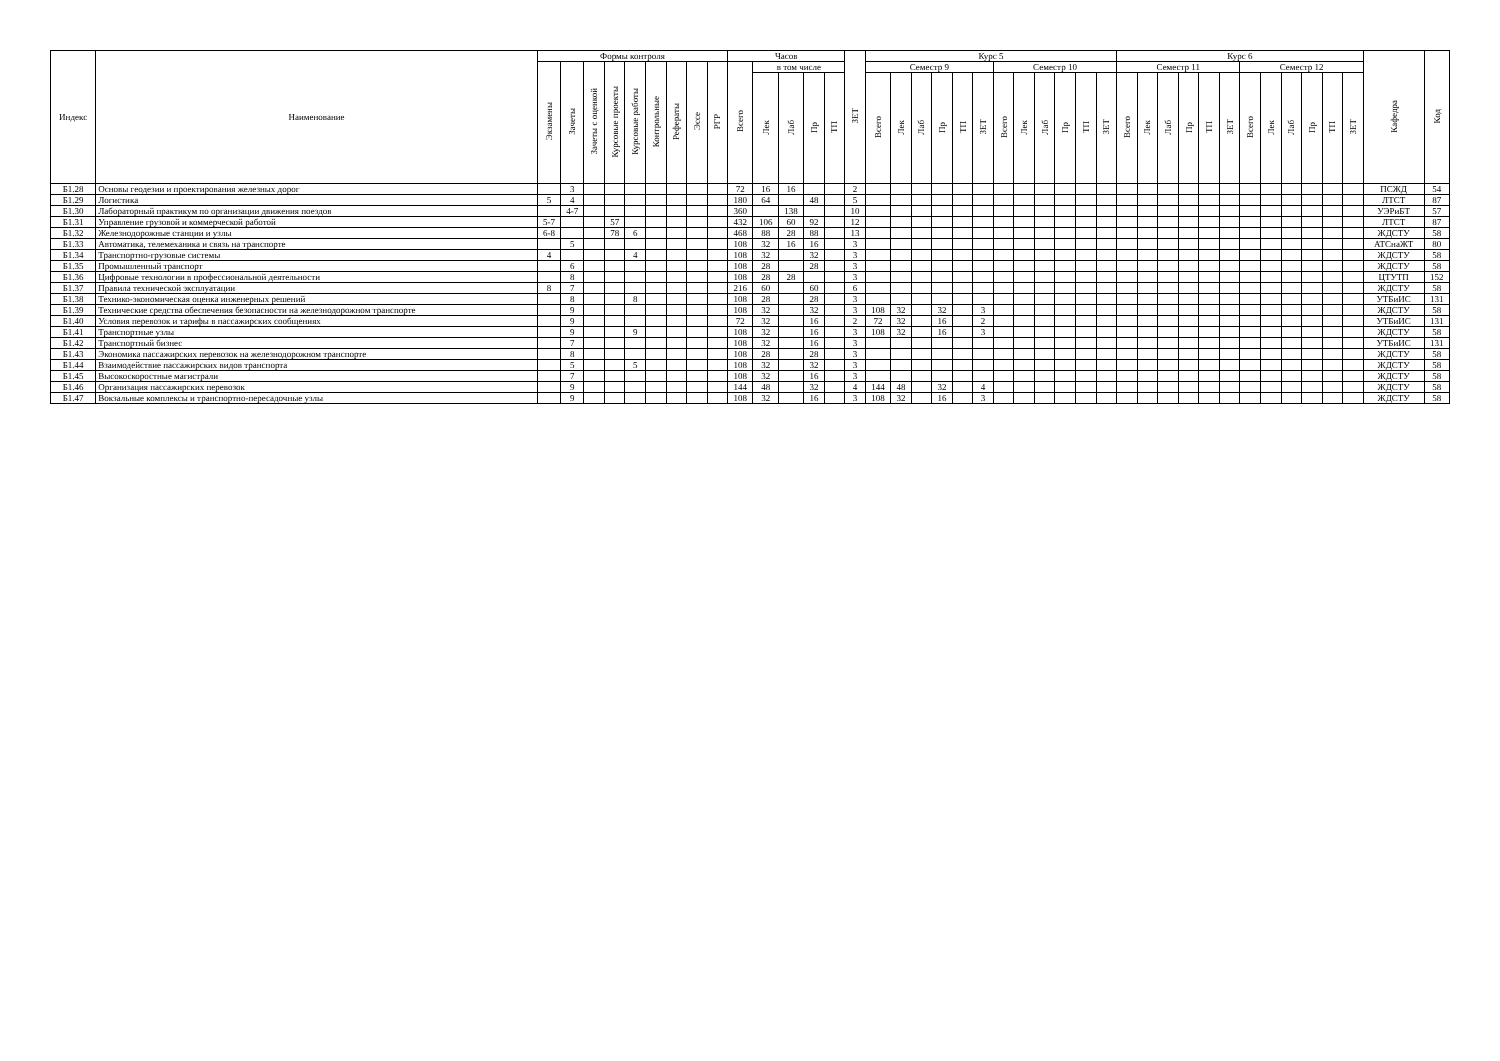| Индекс | Наименование | Формы контроля | | | | | | | | | Часов | | | | | ЗЕТ | Курс 5 | | | | | | | | | | | | Курс 6 | | | | | | | | | | | | Кафедра | Код |
| --- | --- | --- | --- | --- | --- | --- | --- | --- | --- | --- | --- | --- | --- | --- | --- | --- | --- | --- | --- | --- | --- | --- | --- | --- | --- | --- | --- | --- | --- | --- | --- | --- | --- | --- | --- | --- | --- | --- | --- | --- | --- | --- |
| | | Экзамены | Зачеты | Зачеты с оценкой | Курсовые проекты | Курсовые работы | Контрольные | Рефераты | Эссе | РГР | Всего | в том числе | | | | | Семестр 9 | | | | | | Семестр 10 | | | | | | Семестр 11 | | | | | | Семестр 12 | | | | | | | |
| | | | | | | | | | | | | Лек | Лаб | Пр | ТП | | Всего | Лек | Лаб | Пр | ТП | ЗЕТ | Всего | Лек | Лаб | Пр | ТП | ЗЕТ | Всего | Лек | Лаб | Пр | ТП | ЗЕТ | Всего | Лек | Лаб | Пр | ТП | ЗЕТ | | |
| Б1.28 | Основы геодезии и проектирования железных дорог | | 3 | | | | | | | | 72 | 16 | 16 | | | 2 | | | | | | | | | | | | | | | | | | | | | | | | | ПСЖД | 54 |
| Б1.29 | Логистика | 5 | 4 | | | | | | | | 180 | 64 | | 48 | | 5 | | | | | | | | | | | | | | | | | | | | | | | | | ЛТСТ | 87 |
| Б1.30 | Лабораторный практикум по организации движения поездов | | 4-7 | | | | | | | | 360 | | 138 | | | 10 | | | | | | | | | | | | | | | | | | | | | | | | | УЭРиБТ | 57 |
| Б1.31 | Управление грузовой и коммерческой работой | 5-7 | | | 57 | | | | | | 432 | 106 | 60 | 92 | | 12 | | | | | | | | | | | | | | | | | | | | | | | | | ЛТСТ | 87 |
| Б1.32 | Железнодорожные станции и узлы | 6-8 | | | 78 | 6 | | | | | 468 | 88 | 28 | 88 | | 13 | | | | | | | | | | | | | | | | | | | | | | | | | ЖДСТУ | 58 |
| Б1.33 | Автоматика, телемеханика и связь на транспорте | | 5 | | | | | | | | 108 | 32 | 16 | 16 | | 3 | | | | | | | | | | | | | | | | | | | | | | | | | АТСнаЖТ | 80 |
| Б1.34 | Транспортно-грузовые системы | 4 | | | | 4 | | | | | 108 | 32 | | 32 | | 3 | | | | | | | | | | | | | | | | | | | | | | | | | ЖДСТУ | 58 |
| Б1.35 | Промышленный транспорт | | 6 | | | | | | | | 108 | 28 | | 28 | | 3 | | | | | | | | | | | | | | | | | | | | | | | | | ЖДСТУ | 58 |
| Б1.36 | Цифровые технологии в профессиональной деятельности | | 8 | | | | | | | | 108 | 28 | 28 | | | 3 | | | | | | | | | | | | | | | | | | | | | | | | | ЦТУТП | 152 |
| Б1.37 | Правила технической эксплуатации | 8 | 7 | | | | | | | | 216 | 60 | | 60 | | 6 | | | | | | | | | | | | | | | | | | | | | | | | | ЖДСТУ | 58 |
| Б1.38 | Технико-экономическая оценка инженерных решений | | 8 | | | 8 | | | | | 108 | 28 | | 28 | | 3 | | | | | | | | | | | | | | | | | | | | | | | | | УТБиИС | 131 |
| Б1.39 | Технические средства обеспечения безопасности на железнодорожном транспорте | | 9 | | | | | | | | 108 | 32 | | 32 | | 3 | 108 | 32 | | 32 | | 3 | | | | | | | | | | | | | | | | | | | ЖДСТУ | 58 |
| Б1.40 | Условия перевозок и тарифы в пассажирских сообщениях | | 9 | | | | | | | | 72 | 32 | | 16 | | 2 | 72 | 32 | | 16 | | 2 | | | | | | | | | | | | | | | | | | | УТБиИС | 131 |
| Б1.41 | Транспортные узлы | | 9 | | | 9 | | | | | 108 | 32 | | 16 | | 3 | 108 | 32 | | 16 | | 3 | | | | | | | | | | | | | | | | | | | ЖДСТУ | 58 |
| Б1.42 | Транспортный бизнес | | 7 | | | | | | | | 108 | 32 | | 16 | | 3 | | | | | | | | | | | | | | | | | | | | | | | | | УТБиИС | 131 |
| Б1.43 | Экономика пассажирских перевозок на железнодорожном транспорте | | 8 | | | | | | | | 108 | 28 | | 28 | | 3 | | | | | | | | | | | | | | | | | | | | | | | | | ЖДСТУ | 58 |
| Б1.44 | Взаимодействие пассажирских видов транспорта | | 5 | | | 5 | | | | | 108 | 32 | | 32 | | 3 | | | | | | | | | | | | | | | | | | | | | | | | | ЖДСТУ | 58 |
| Б1.45 | Высокоскоростные магистрали | | 7 | | | | | | | | 108 | 32 | | 16 | | 3 | | | | | | | | | | | | | | | | | | | | | | | | | ЖДСТУ | 58 |
| Б1.46 | Организация пассажирских перевозок | | 9 | | | | | | | | 144 | 48 | | 32 | | 4 | 144 | 48 | | 32 | | 4 | | | | | | | | | | | | | | | | | | | ЖДСТУ | 58 |
| Б1.47 | Вокзальные комплексы и транспортно-пересадочные узлы | | 9 | | | | | | | | 108 | 32 | | 16 | | 3 | 108 | 32 | | 16 | | 3 | | | | | | | | | | | | | | | | | | | ЖДСТУ | 58 |